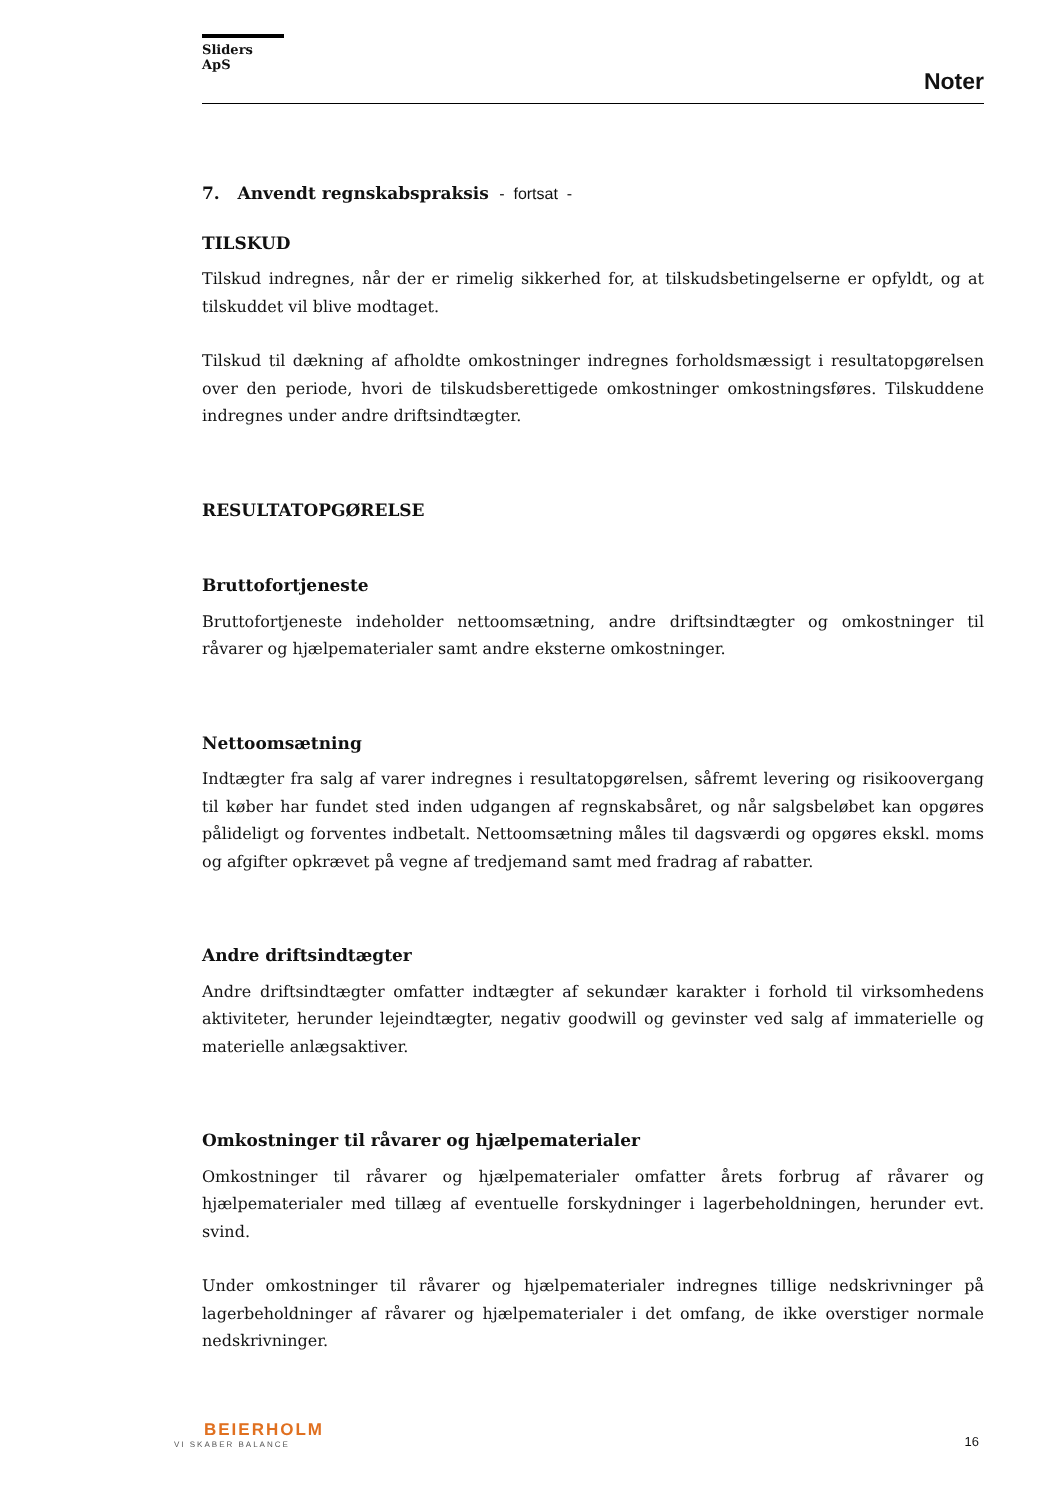Sliders ApS
Noter
7. Anvendt regnskabspraksis - fortsat -
TILSKUD
Tilskud indregnes, når der er rimelig sikkerhed for, at tilskudsbetingelserne er opfyldt, og at tilskuddet vil blive modtaget.
Tilskud til dækning af afholdte omkostninger indregnes forholdsmæssigt i resultatopgørelsen over den periode, hvori de tilskudsberettigede omkostninger omkostningsføres. Tilskuddene indregnes under andre driftsindtægter.
RESULTATOPGØRELSE
Bruttofortjeneste
Bruttofortjeneste indeholder nettoomsætning, andre driftsindtægter og omkostninger til råvarer og hjælpematerialer samt andre eksterne omkostninger.
Nettoomsætning
Indtægter fra salg af varer indregnes i resultatopgørelsen, såfremt levering og risikoovergang til køber har fundet sted inden udgangen af regnskabsåret, og når salgsbeløbet kan opgøres pålideligt og forventes indbetalt. Nettoomsætning måles til dagsværdi og opgøres ekskl. moms og afgifter opkrævet på vegne af tredjemand samt med fradrag af rabatter.
Andre driftsindtægter
Andre driftsindtægter omfatter indtægter af sekundær karakter i forhold til virksomhedens aktiviteter, herunder lejeindtægter, negativ goodwill og gevinster ved salg af immaterielle og materielle anlægsaktiver.
Omkostninger til råvarer og hjælpematerialer
Omkostninger til råvarer og hjælpematerialer omfatter årets forbrug af råvarer og hjælpematerialer med tillæg af eventuelle forskydninger i lagerbeholdningen, herunder evt. svind.
Under omkostninger til råvarer og hjælpematerialer indregnes tillige nedskrivninger på lagerbeholdninger af råvarer og hjælpematerialer i det omfang, de ikke overstiger normale nedskrivninger.
BEIERHOLM
VI SKABER BALANCE
16